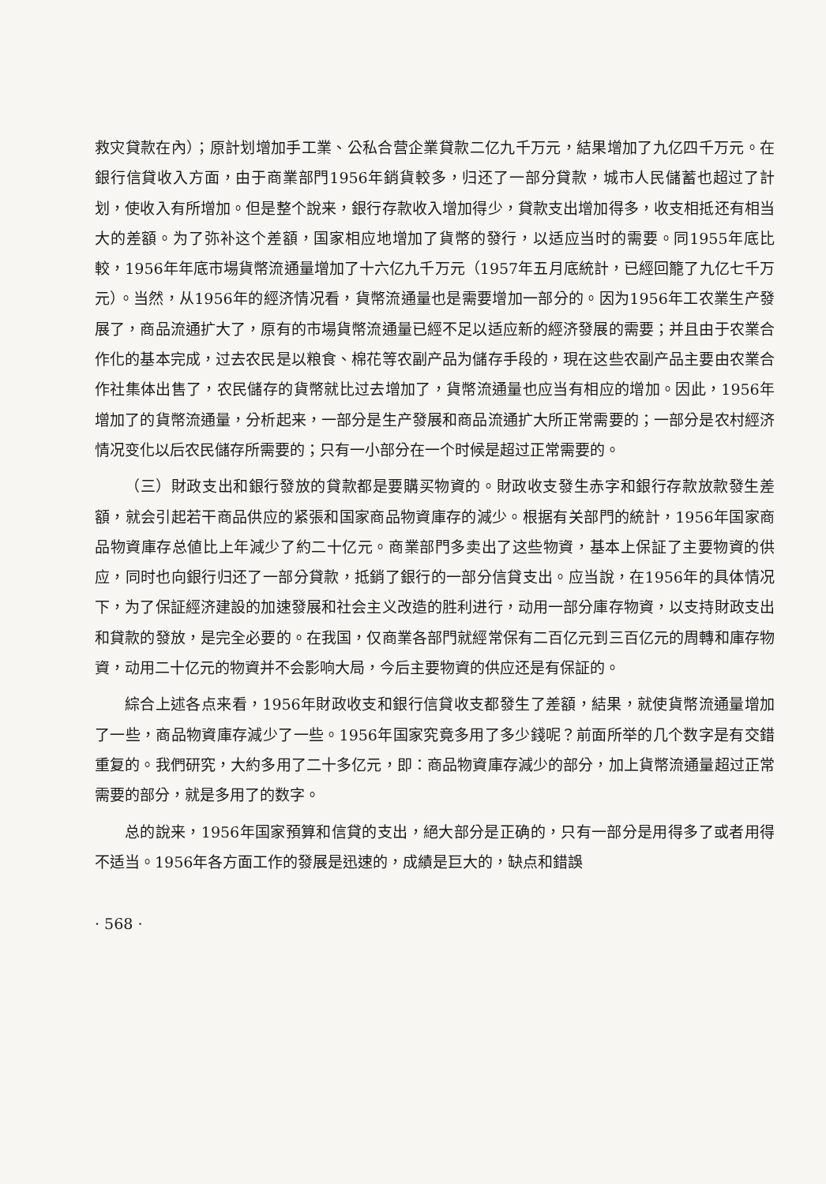救灾貸款在內）；原計划增加手工業、公私合营企業貸款二亿九千万元，結果增加了九亿四千万元。在銀行信貸收入方面，由于商業部門1956年銷貨較多，归还了一部分貸款，城市人民儲蓄也超过了計划，使收入有所增加。但是整个說来，銀行存款收入增加得少，貸款支出增加得多，收支相抵还有相当大的差額。为了弥补这个差額，国家相应地增加了貨幣的發行，以适应当时的需要。同1955年底比較，1956年年底市場貨幣流通量增加了十六亿九千万元（1957年五月底統計，已經回籠了九亿七千万元）。当然，从1956年的經济情况看，貨幣流通量也是需要增加一部分的。因为1956年工农業生产發展了，商品流通扩大了，原有的市場貨幣流通量已經不足以适应新的經济發展的需要；并且由于农業合作化的基本完成，过去农民是以粮食、棉花等农副产品为儲存手段的，現在这些农副产品主要由农業合作社集体出售了，农民儲存的貨幣就比过去增加了，貨幣流通量也应当有相应的增加。因此，1956年增加了的貨幣流通量，分析起来，一部分是生产發展和商品流通扩大所正常需要的；一部分是农村經济情况变化以后农民儲存所需要的；只有一小部分在一个时候是超过正常需要的。
（三）財政支出和銀行發放的貸款都是要購买物資的。財政收支發生赤字和銀行存款放款發生差額，就会引起若干商品供应的紧張和国家商品物資庫存的減少。根据有关部門的統計，1956年国家商品物資庫存总値比上年減少了約二十亿元。商業部門多卖出了这些物資，基本上保証了主要物資的供应，同时也向銀行归还了一部分貸款，抵銷了銀行的一部分信貸支出。应当說，在1956年的具体情况下，为了保証經济建設的加速發展和社会主义改造的胜利进行，动用一部分庫存物資，以支持財政支出和貸款的發放，是完全必要的。在我国，仅商業各部門就經常保有二百亿元到三百亿元的周轉和庫存物資，动用二十亿元的物資并不会影响大局，今后主要物資的供应还是有保証的。
綜合上述各点来看，1956年財政收支和銀行信貸收支都發生了差額，結果，就使貨幣流通量增加了一些，商品物資庫存減少了一些。1956年国家究竟多用了多少錢呢？前面所举的几个数字是有交錯重复的。我們研究，大約多用了二十多亿元，即：商品物資庫存減少的部分，加上貨幣流通量超过正常需要的部分，就是多用了的数字。
总的說来，1956年国家預算和信貸的支出，絕大部分是正确的，只有一部分是用得多了或者用得不适当。1956年各方面工作的發展是迅速的，成績是巨大的，缺点和錯誤
· 568 ·